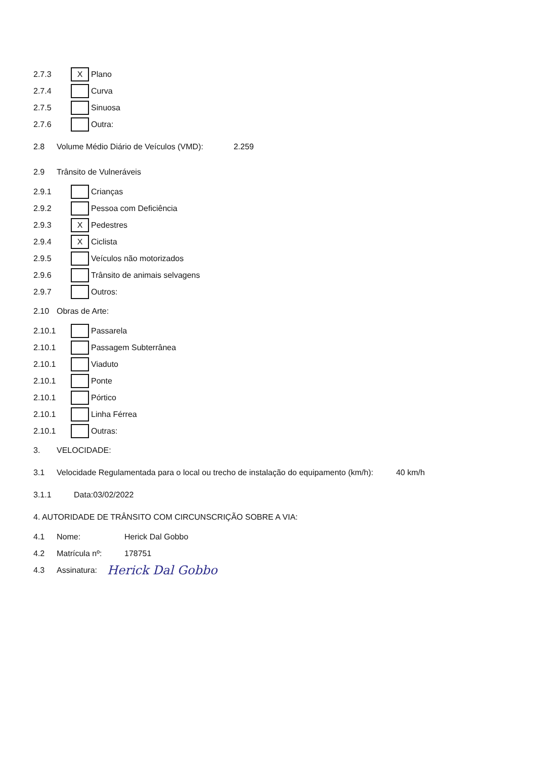2.7.3 X Plano
2.7.4 Curva
2.7.5 Sinuosa
2.7.6 Outra:
2.8 Volume Médio Diário de Veículos (VMD): 2.259
2.9 Trânsito de Vulneráveis
2.9.1 Crianças
2.9.2 Pessoa com Deficiência
2.9.3 X Pedestres
2.9.4 X Ciclista
2.9.5 Veículos não motorizados
2.9.6 Trânsito de animais selvagens
2.9.7 Outros:
2.10 Obras de Arte:
2.10.1 Passarela
2.10.1 Passagem Subterrânea
2.10.1 Viaduto
2.10.1 Ponte
2.10.1 Pórtico
2.10.1 Linha Férrea
2.10.1 Outras:
3. VELOCIDADE:
3.1 Velocidade Regulamentada para o local ou trecho de instalação do equipamento (km/h): 40 km/h
3.1.1 Data:03/02/2022
4. AUTORIDADE DE TRÂNSITO COM CIRCUNSCRIÇÃO SOBRE A VIA:
4.1 Nome: Herick Dal Gobbo
4.2 Matrícula nº: 178751
4.3 Assinatura: Herick Dal Gobbo